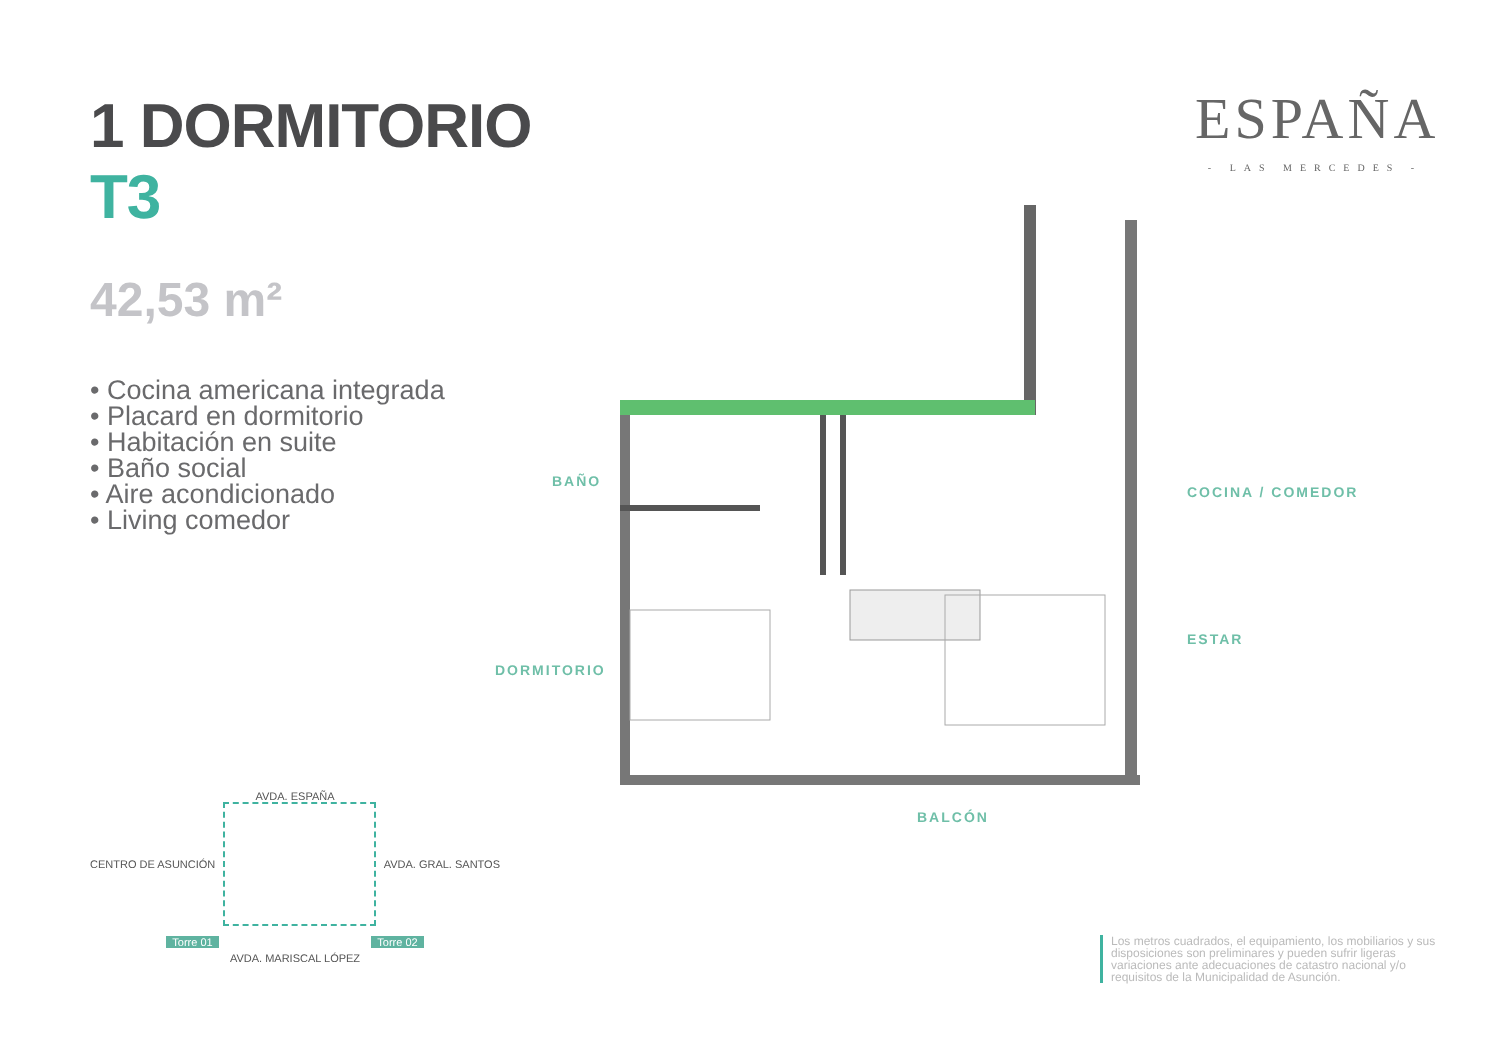1 DORMITORIO T3
42,53 m²
• Cocina americana integrada
• Placard en dormitorio
• Habitación en suite
• Baño social
• Aire acondicionado
• Living comedor
ESPAÑA
- LAS MERCEDES -
BAÑO
DORMITORIO
COCINA / COMEDOR
ESTAR
BALCÓN
AVDA. ESPAÑA
CENTRO DE ASUNCIÓN AVDA. GRAL. SANTOS
Torre 01 Torre 02
AVDA. MARISCAL LÓPEZ
Los metros cuadrados, el equipamiento, los mobiliarios y sus disposiciones son preliminares y pueden sufrir ligeras variaciones ante adecuaciones de catastro nacional y/o requisitos de la Municipalidad de Asunción.